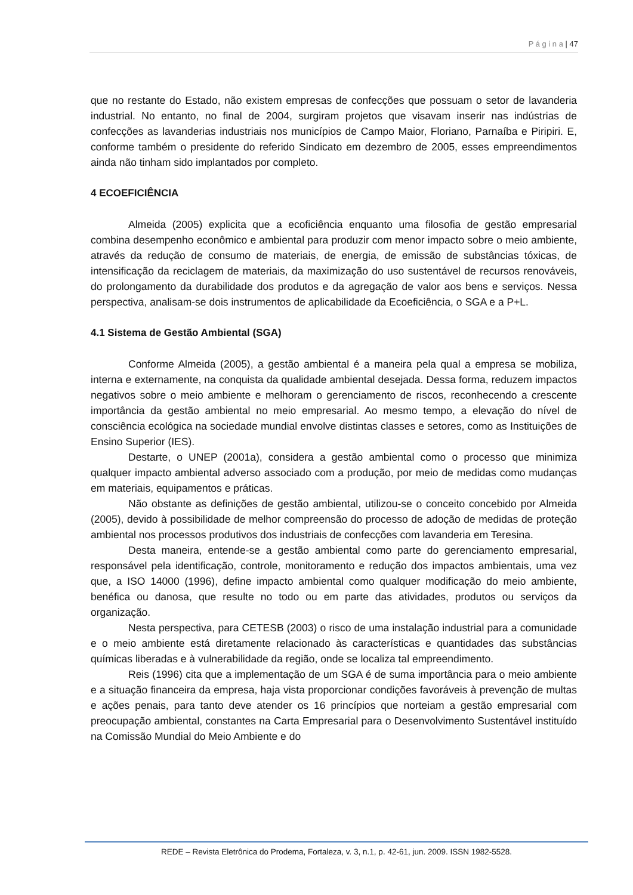P á g i n a | 47
que no restante do Estado, não existem empresas de confecções que possuam o setor de lavanderia industrial. No entanto, no final de 2004, surgiram projetos que visavam inserir nas indústrias de confecções as lavanderias industriais nos municípios de Campo Maior, Floriano, Parnaíba e Piripiri. E, conforme também o presidente do referido Sindicato em dezembro de 2005, esses empreendimentos ainda não tinham sido implantados por completo.
4 ECOEFICIÊNCIA
Almeida (2005) explicita que a ecoficiência enquanto uma filosofia de gestão empresarial combina desempenho econômico e ambiental para produzir com menor impacto sobre o meio ambiente, através da redução de consumo de materiais, de energia, de emissão de substâncias tóxicas, de intensificação da reciclagem de materiais, da maximização do uso sustentável de recursos renováveis, do prolongamento da durabilidade dos produtos e da agregação de valor aos bens e serviços. Nessa perspectiva, analisam-se dois instrumentos de aplicabilidade da Ecoeficiência, o SGA e a P+L.
4.1 Sistema de Gestão Ambiental (SGA)
Conforme Almeida (2005), a gestão ambiental é a maneira pela qual a empresa se mobiliza, interna e externamente, na conquista da qualidade ambiental desejada. Dessa forma, reduzem impactos negativos sobre o meio ambiente e melhoram o gerenciamento de riscos, reconhecendo a crescente importância da gestão ambiental no meio empresarial. Ao mesmo tempo, a elevação do nível de consciência ecológica na sociedade mundial envolve distintas classes e setores, como as Instituições de Ensino Superior (IES).
Destarte, o UNEP (2001a), considera a gestão ambiental como o processo que minimiza qualquer impacto ambiental adverso associado com a produção, por meio de medidas como mudanças em materiais, equipamentos e práticas.
Não obstante as definições de gestão ambiental, utilizou-se o conceito concebido por Almeida (2005), devido à possibilidade de melhor compreensão do processo de adoção de medidas de proteção ambiental nos processos produtivos dos industriais de confecções com lavanderia em Teresina.
Desta maneira, entende-se a gestão ambiental como parte do gerenciamento empresarial, responsável pela identificação, controle, monitoramento e redução dos impactos ambientais, uma vez que, a ISO 14000 (1996), define impacto ambiental como qualquer modificação do meio ambiente, benéfica ou danosa, que resulte no todo ou em parte das atividades, produtos ou serviços da organização.
Nesta perspectiva, para CETESB (2003) o risco de uma instalação industrial para a comunidade e o meio ambiente está diretamente relacionado às características e quantidades das substâncias químicas liberadas e à vulnerabilidade da região, onde se localiza tal empreendimento.
Reis (1996) cita que a implementação de um SGA é de suma importância para o meio ambiente e a situação financeira da empresa, haja vista proporcionar condições favoráveis à prevenção de multas e ações penais, para tanto deve atender os 16 princípios que norteiam a gestão empresarial com preocupação ambiental, constantes na Carta Empresarial para o Desenvolvimento Sustentável instituído na Comissão Mundial do Meio Ambiente e do
REDE – Revista Eletrônica do Prodema, Fortaleza, v. 3, n.1, p. 42-61, jun. 2009. ISSN 1982-5528.